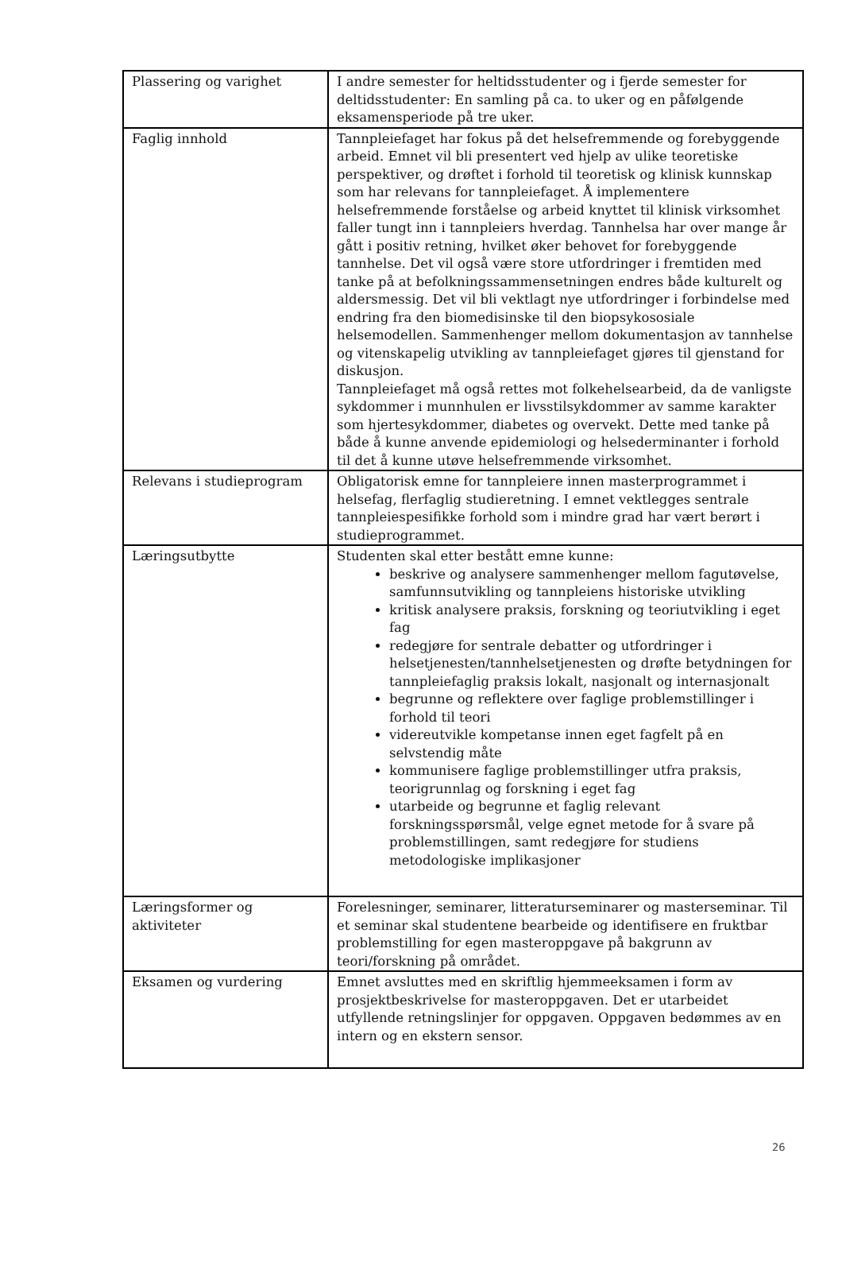| Plassering og varighet | I andre semester for heltidsstudenter og i fjerde semester for deltidsstudenter: En samling på ca. to uker og en påfølgende eksamensperiode på tre uker. |
| Faglig innhold | Tannpleiefaget har fokus på det helsefremmende og forebyggende arbeid. Emnet vil bli presentert ved hjelp av ulike teoretiske perspektiver, og drøftet i forhold til teoretisk og klinisk kunnskap som har relevans for tannpleiefaget. Å implementere helsefremmende forståelse og arbeid knyttet til klinisk virksomhet faller tungt inn i tannpleiers hverdag. Tannhelsa har over mange år gått i positiv retning, hvilket øker behovet for forebyggende tannhelse. Det vil også være store utfordringer i fremtiden med tanke på at befolkningssammensetningen endres både kulturelt og aldersmessig. Det vil bli vektlagt nye utfordringer i forbindelse med endring fra den biomedisinske til den biopsykososiale helsemodellen. Sammenhenger mellom dokumentasjon av tannhelse og vitenskapelig utvikling av tannpleiefaget gjøres til gjenstand for diskusjon. Tannpleiefaget må også rettes mot folkehelsearbeid, da de vanligste sykdommer i munnhulen er livsstilsykdommer av samme karakter som hjertesykdommer, diabetes og overvekt. Dette med tanke på både å kunne anvende epidemiologi og helsederminanter i forhold til det å kunne utøve helsefremmende virksomhet. |
| Relevans i studieprogram | Obligatorisk emne for tannpleiere innen masterprogrammet i helsefag, flerfaglig studieretning. I emnet vektlegges sentrale tannpleiespesifikke forhold som i mindre grad har vært berørt i studieprogrammet. |
| Læringsutbytte | Studenten skal etter bestått emne kunne: beskrive og analysere sammenhenger mellom fagutøvelse, samfunnsutvikling og tannpleiens historiske utvikling kritisk analysere praksis, forskning og teoriutvikling i eget fag redegjøre for sentrale debatter og utfordringer i helsetjenesten/tannhelsetjenesten og drøfte betydningen for tannpleiefaglig praksis lokalt, nasjonalt og internasjonalt begrunne og reflektere over faglige problemstillinger i forhold til teori videreutvikle kompetanse innen eget fagfelt på en selvstendig måte kommunisere faglige problemstillinger utfra praksis, teorigrunnlag og forskning i eget fag utarbeide og begrunne et faglig relevant forskningsspørsmål, velge egnet metode for å svare på problemstillingen, samt redegjøre for studiens metodologiske implikasjoner |
| Læringsformer og aktiviteter | Forelesninger, seminarer, litteraturseminarer og masterseminar. Til et seminar skal studentene bearbeide og identifisere en fruktbar problemstilling for egen masteroppgave på bakgrunn av teori/forskning på området. |
| Eksamen og vurdering | Emnet avsluttes med en skriftlig hjemmeeksamen i form av prosjektbeskrivelse for masteroppgaven. Det er utarbeidet utfyllende retningslinjer for oppgaven. Oppgaven bedømmes av en intern og en ekstern sensor. |
26